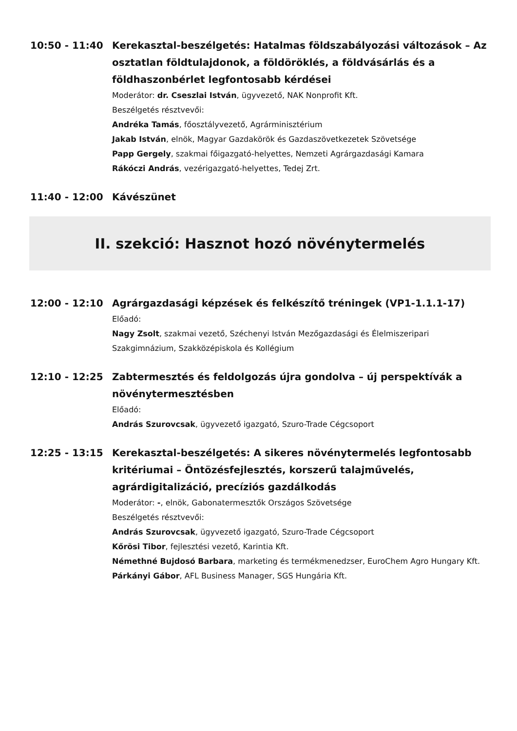10:50 - 11:40 Kerekasztal-beszélgetés: Hatalmas földszabályozási változások – Az osztatlan földtulajdonok, a földöröklés, a földvásárlás és a földhaszonbérlet legfontosabb kérdései
Moderátor: dr. Cseszlai István, ügyvezető, NAK Nonprofit Kft.
Beszélgetés résztvevői:
Andréka Tamás, főosztályvezető, Agrárminisztérium
Jakab István, elnök, Magyar Gazdakörök és Gazdaszövetkezetek Szövetsége
Papp Gergely, szakmai főigazgató-helyettes, Nemzeti Agrárgazdasági Kamara
Rákóczi András, vezérigazgató-helyettes, Tedej Zrt.
11:40 - 12:00 Kávészünet
II. szekció: Hasznot hozó növénytermelés
12:00 - 12:10 Agrárgazdasági képzések és felkészítő tréningek (VP1-1.1.1-17)
Előadó:
Nagy Zsolt, szakmai vezető, Széchenyi István Mezőgazdasági és Élelmiszeripari Szakgimnázium, Szakközépiskola és Kollégium
12:10 - 12:25 Zabtermesztés és feldolgozás újra gondolva – új perspektívák a növénytermesztésben
Előadó:
András Szurovcsak, ügyvezető igazgató, Szuro-Trade Cégcsoport
12:25 - 13:15 Kerekasztal-beszélgetés: A sikeres növénytermelés legfontosabb kritériumai – Öntözésfejlesztés, korszerű talajművelés, agrárdigitalizáció, precíziós gazdálkodás
Moderátor: -, elnök, Gabonatermesztők Országos Szövetsége
Beszélgetés résztvevői:
András Szurovcsak, ügyvezető igazgató, Szuro-Trade Cégcsoport
Kőrösi Tibor, fejlesztési vezető, Karintia Kft.
Némethné Bujdosó Barbara, marketing és termékmenedzser, EuroChem Agro Hungary Kft.
Párkányi Gábor, AFL Business Manager, SGS Hungária Kft.